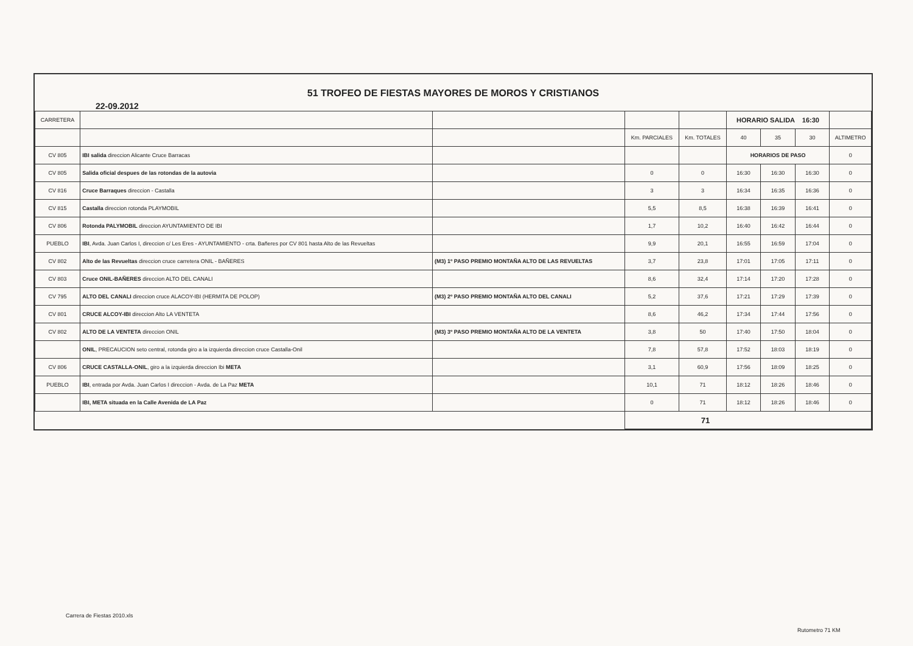51 TROFEO DE FIESTAS MAYORES DE MOROS Y CRISTIANOS
22-09.2012
| CARRETERA | | | | | HORARIO SALIDA 16:30 | | | |
| --- | --- | --- | --- | --- | --- | --- | --- | --- |
| | | | Km. PARCIALES | Km. TOTALES | 40 | 35 | 30 | ALTIMETRO |
| CV 805 | IBI salida direccion Alicante Cruce Barracas | | | | HORARIOS DE PASO | | | 0 |
| CV 805 | Salida oficial despues de las rotondas de la autovia | | 0 | 0 | 16:30 | 16:30 | 16:30 | 0 |
| CV 816 | Cruce Barraques direccion - Castalla | | 3 | 3 | 16:34 | 16:35 | 16:36 | 0 |
| CV 815 | Castalla direccion rotonda PLAYMOBIL | | 5,5 | 8,5 | 16:38 | 16:39 | 16:41 | 0 |
| CV 806 | Rotonda PALYMOBIL direccion AYUNTAMIENTO DE IBI | | 1,7 | 10,2 | 16:40 | 16:42 | 16:44 | 0 |
| PUEBLO | IBI , Avda. Juan Carlos I, direccion c/ Les Eres - AYUNTAMIENTO - crta. Bañeres por CV 801 hasta Alto de las Revueltas | | 9,9 | 20,1 | 16:55 | 16:59 | 17:04 | 0 |
| CV 802 | Alto de las Revueltas direccion cruce carretera ONIL - BAÑERES | (M3) 1º PASO PREMIO MONTAÑA ALTO DE LAS REVUELTAS | 3,7 | 23,8 | 17:01 | 17:05 | 17:11 | 0 |
| CV 803 | Cruce ONIL-BAÑERES direccion ALTO DEL CANALI | | 8,6 | 32,4 | 17:14 | 17:20 | 17:28 | 0 |
| CV 795 | ALTO DEL CANALI direccion cruce ALACOY-IBI (HERMITA DE POLOP) | (M3) 2º PASO PREMIO MONTAÑA ALTO DEL CANALI | 5,2 | 37,6 | 17:21 | 17:29 | 17:39 | 0 |
| CV 801 | CRUCE ALCOY-IBI direccion Alto LA VENTETA | | 8,6 | 46,2 | 17:34 | 17:44 | 17:56 | 0 |
| CV 802 | ALTO DE LA VENTETA direccion ONIL | (M3) 3º PASO PREMIO MONTAÑA ALTO DE LA VENTETA | 3,8 | 50 | 17:40 | 17:50 | 18:04 | 0 |
| | ONIL , PRECAUCION seto central, rotonda giro a la izquierda direccion cruce Castalla-Onil | | 7,8 | 57,8 | 17:52 | 18:03 | 18:19 | 0 |
| CV 806 | CRUCE CASTALLA-ONIL , giro a la izquierda direccion Ibi META | | 3,1 | 60,9 | 17:56 | 18:09 | 18:25 | 0 |
| PUEBLO | IBI , entrada por Avda. Juan Carlos I direccion - Avda. de La Paz META | | 10,1 | 71 | 18:12 | 18:26 | 18:46 | 0 |
| | IBI, META situada en la Calle Avenida de LA Paz | | 0 | 71 | 18:12 | 18:26 | 18:46 | 0 |
| | | | 71 | | | | | |
Carrera de Fiestas 2010.xls
Rutometro 71 KM